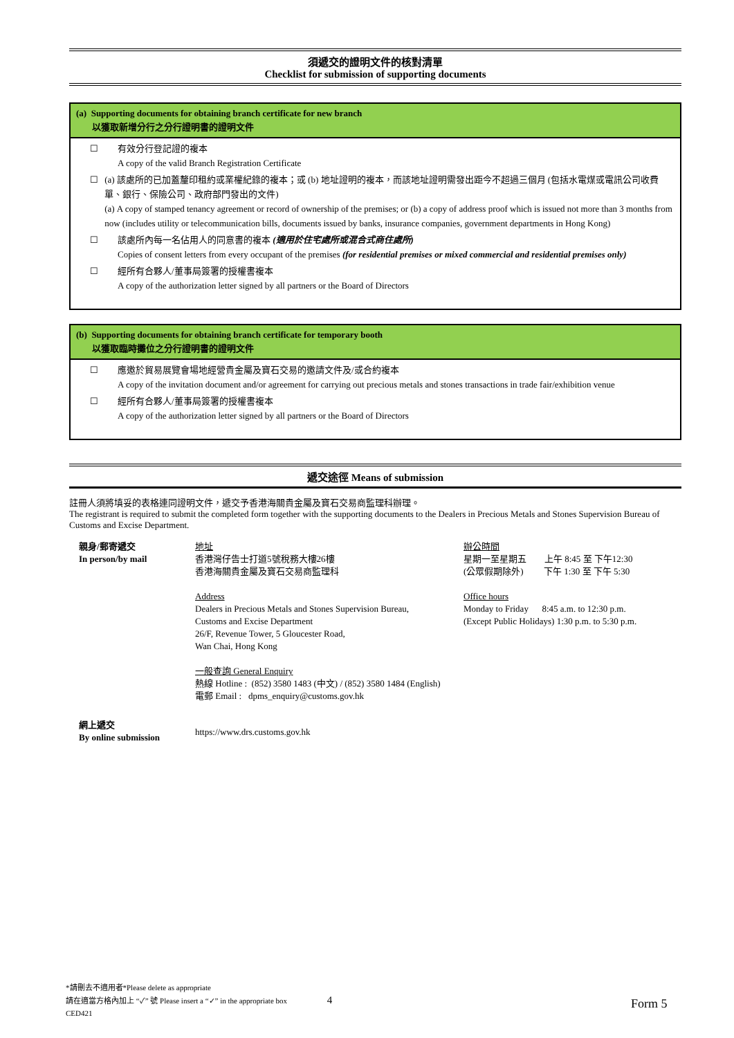須遞交的證明文件的核對清單
Checklist for submission of supporting documents
(a) Supporting documents for obtaining branch certificate for new branch
以獲取新增分行之分行證明書的證明文件
☐ 有效分行登記證的複本
A copy of the valid Branch Registration Certificate
☐ (a) 該處所的已加蓋釐印租約或業權紀錄的複本；或 (b) 地址證明的複本，而該地址證明需發出距今不超過三個月 (包括水電煤或電訊公司收費單、銀行、保險公司、政府部門發出的文件)
(a) A copy of stamped tenancy agreement or record of ownership of the premises; or (b) a copy of address proof which is issued not more than 3 months from now (includes utility or telecommunication bills, documents issued by banks, insurance companies, government departments in Hong Kong)
☐ 該處所內每一名佔用人的同意書的複本 (適用於住宅處所或混合式商住處所)
Copies of consent letters from every occupant of the premises (for residential premises or mixed commercial and residential premises only)
☐ 經所有合夥人/董事局簽署的授權書複本
A copy of the authorization letter signed by all partners or the Board of Directors
(b) Supporting documents for obtaining branch certificate for temporary booth
以獲取臨時攤位之分行證明書的證明文件
☐ 應邀於貿易展覽會場地經營貴金屬及寶石交易的邀請文件及/或合約複本
A copy of the invitation document and/or agreement for carrying out precious metals and stones transactions in trade fair/exhibition venue
☐ 經所有合夥人/董事局簽署的授權書複本
A copy of the authorization letter signed by all partners or the Board of Directors
遞交途徑 Means of submission
註冊人須將填妥的表格連同證明文件，遞交予香港海關貴金屬及寶石交易商監理科辦理。
The registrant is required to submit the completed form together with the supporting documents to the Dealers in Precious Metals and Stones Supervision Bureau of Customs and Excise Department.
| 親身/郵寄遞交 In person/by mail | 地址 香港灣仔告士打道5號稅務大樓26樓 香港海關貴金屬及寶石交易商監理科 Address Dealers in Precious Metals and Stones Supervision Bureau, Customs and Excise Department 26/F, Revenue Tower, 5 Gloucester Road, Wan Chai, Hong Kong 一般查詢 General Enquiry 熱線 Hotline : (852) 3580 1483 (中文) / (852) 3580 1484 (English) 電郵 Email : dpms_enquiry@customs.gov.hk | 辦公時間 星期一至星期五 上午 8:45 至 下午12:30 (公眾假期除外) 下午 1:30 至 下午 5:30 Office hours Monday to Friday 8:45 a.m. to 12:30 p.m. (Except Public Holidays) 1:30 p.m. to 5:30 p.m. |
| 網上遞交 By online submission | https://www.drs.customs.gov.hk | |
*請刪去不適用者*Please delete as appropriate
請在適當方格內加上 “✓” 號 Please insert a “✓” in the appropriate box 4
CED421
Form 5